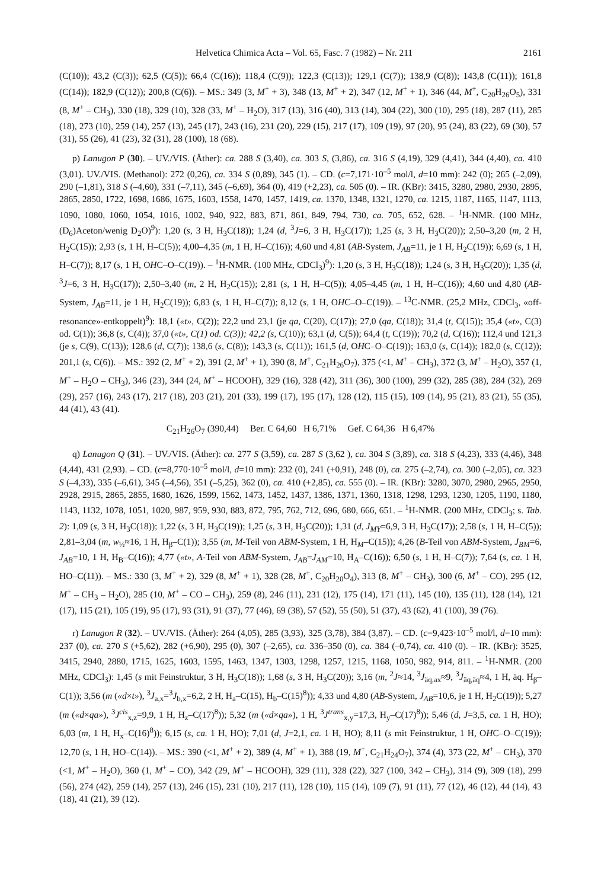Helvetica Chimica Acta – Vol. 65, Fasc. 7 (1982) – Nr. 211 2161
(C(10)); 43,2 (C(3)); 62,5 (C(5)); 66,4 (C(16)); 118,4 (C(9)); 122,3 (C(13)); 129,1 (C(7)); 138,9 (C(8)); 143,8 (C(11)); 161,8 (C(14)); 182,9 (C(12)); 200,8 (C(6)). – MS.: 349 (3, M<sup>+</sup> + 3), 348 (13, M<sup>+</sup> + 2), 347 (12, M<sup>+</sup> + 1), 346 (44, M<sup>+</sup>, C<sub>20</sub>H<sub>26</sub>O<sub>5</sub>), 331 (8, M<sup>+</sup> – CH<sub>3</sub>), 330 (18), 329 (10), 328 (33, M<sup>+</sup> – H<sub>2</sub>O), 317 (13), 316 (40), 313 (14), 304 (22), 300 (10), 295 (18), 287 (11), 285 (18), 273 (10), 259 (14), 257 (13), 245 (17), 243 (16), 231 (20), 229 (15), 217 (17), 109 (19), 97 (20), 95 (24), 83 (22), 69 (30), 57 (31), 55 (26), 41 (23), 32 (31), 28 (100), 18 (68).
p) Lanugon P (30). – UV./VIS. (Äther): ca. 288 S (3,40), ca. 303 S, (3,86), ca. 316 S (4,19), 329 (4,41), 344 (4,40), ca. 410 (3,01). UV./VIS. (Methanol): 272 (0,26), ca. 334 S (0,89), 345 (1). – CD. (c=7,171·10<sup>–5</sup> mol/l, d=10 mm): 242 (0); 265 (–2,09), 290 (–1,81), 318 S (–4,60), 331 (–7,11), 345 (–6,69), 364 (0), 419 (+2,23), ca. 505 (0). – IR. (KBr): 3415, 3280, 2980, 2930, 2895, 2865, 2850, 1722, 1698, 1686, 1675, 1603, 1558, 1470, 1457, 1419, ca. 1370, 1348, 1321, 1270, ca. 1215, 1187, 1165, 1147, 1113, 1090, 1080, 1060, 1054, 1016, 1002, 940, 922, 883, 871, 861, 849, 794, 730, ca. 705, 652, 628. – <sup>1</sup>H-NMR. (100 MHz, (D<sub>6</sub>)Aceton/wenig D<sub>2</sub>O)<sup>9</sup>): 1,20 (s, 3 H, H<sub>3</sub>C(18)); 1,24 (d, <sup>3</sup>J=6, 3 H, H<sub>3</sub>C(17)); 1,25 (s, 3 H, H<sub>3</sub>C(20)); 2,50–3,20 (m, 2 H, H<sub>2</sub>C(15)); 2,93 (s, 1 H, H–C(5)); 4,00–4,35 (m, 1 H, H–C(16)); 4,60 und 4,81 (AB-System, J<sub>AB</sub>=11, je 1 H, H<sub>2</sub>C(19)); 6,69 (s, 1 H, H–C(7)); 8,17 (s, 1 H, OHC–O–C(19)). – <sup>1</sup>H-NMR. (100 MHz, CDCl<sub>3</sub>)<sup>9</sup>): 1,20 (s, 3 H, H<sub>3</sub>C(18)); 1,24 (s, 3 H, H<sub>3</sub>C(20)); 1,35 (d, <sup>3</sup>J=6, 3 H, H<sub>3</sub>C(17)); 2,50–3,40 (m, 2 H, H<sub>2</sub>C(15)); 2,81 (s, 1 H, H–C(5)); 4,05–4,45 (m, 1 H, H–C(16)); 4,60 und 4,80 (AB-System, J<sub>AB</sub>=11, je 1 H, H<sub>2</sub>C(19)); 6,83 (s, 1 H, H–C(7)); 8,12 (s, 1 H, OHC–O–C(19)). – <sup>13</sup>C-NMR. (25,2 MHz, CDCl<sub>3</sub>, «off-resonance»-entkoppelt)<sup>9</sup>): 18,1 («t», C(2)); 22,2 und 23,1 (je qa, C(20), C(17)); 27,0 (qa, C(18)); 31,4 (t, C(15)); 35,4 («t», C(3) od. C(1)); 36,8 (s, C(4)); 37,0 («t», C(1) od. C(3)); 42,2 (s, C(10)); 63,1 (d, C(5)); 64,4 (t, C(19)); 70,2 (d, C(16)); 112,4 und 121,3 (je s, C(9), C(13)); 128,6 (d, C(7)); 138,6 (s, C(8)); 143,3 (s, C(11)); 161,5 (d, OHC–O–C(19)); 163,0 (s, C(14)); 182,0 (s, C(12)); 201,1 (s, C(6)). – MS.: 392 (2, M<sup>+</sup> + 2), 391 (2, M<sup>+</sup> + 1), 390 (8, M<sup>+</sup>, C<sub>21</sub>H<sub>26</sub>O<sub>7</sub>), 375 (<1, M<sup>+</sup> – CH<sub>3</sub>), 372 (3, M<sup>+</sup> – H<sub>2</sub>O), 357 (1, M<sup>+</sup> – H<sub>2</sub>O – CH<sub>3</sub>), 346 (23), 344 (24, M<sup>+</sup> – HCOOH), 329 (16), 328 (42), 311 (36), 300 (100), 299 (32), 285 (38), 284 (32), 269 (29), 257 (16), 243 (17), 217 (18), 203 (21), 201 (33), 199 (17), 195 (17), 128 (12), 115 (15), 109 (14), 95 (21), 83 (21), 55 (35), 44 (41), 43 (41).
C<sub>21</sub>H<sub>26</sub>O<sub>7</sub> (390,44) Ber. C 64,60 H 6,71% Gef. C 64,36 H 6,47%
q) Lanugon Q (31). – UV./VIS. (Äther): ca. 277 S (3,59), ca. 287 S (3,62 ), ca. 304 S (3,89), ca. 318 S (4,23), 333 (4,46), 348 (4,44), 431 (2,93). – CD. (c=8,770·10<sup>–5</sup> mol/l, d=10 mm): 232 (0), 241 (+0,91), 248 (0), ca. 275 (–2,74), ca. 300 (–2,05), ca. 323 S (–4,33), 335 (–6,61), 345 (–4,56), 351 (–5,25), 362 (0), ca. 410 (+2,85), ca. 555 (0). – IR. (KBr): 3280, 3070, 2980, 2965, 2950, 2928, 2915, 2865, 2855, 1680, 1626, 1599, 1562, 1473, 1452, 1437, 1386, 1371, 1360, 1318, 1298, 1293, 1230, 1205, 1190, 1180, 1143, 1132, 1078, 1051, 1020, 987, 959, 930, 883, 872, 795, 762, 712, 696, 680, 666, 651. – <sup>1</sup>H-NMR. (200 MHz, CDCl<sub>3</sub>; s. Tab. 2): 1,09 (s, 3 H, H<sub>3</sub>C(18)); 1,22 (s, 3 H, H<sub>3</sub>C(19)); 1,25 (s, 3 H, H<sub>3</sub>C(20)); 1,31 (d, J<sub>MY</sub>=6,9, 3 H, H<sub>3</sub>C(17)); 2,58 (s, 1 H, H–C(5)); 2,81–3,04 (m, w<sub>½</sub>≈16, 1 H, H<sub>β</sub>–C(1)); 3,55 (m, M-Teil von ABM-System, 1 H, H<sub>M</sub>–C(15)); 4,26 (B-Teil von ABM-System, J<sub>BM</sub>=6, J<sub>AB</sub>=10, 1 H, H<sub>B</sub>–C(16)); 4,77 («t», A-Teil von ABM-System, J<sub>AB</sub>=J<sub>AM</sub>=10, H<sub>A</sub>–C(16)); 6,50 (s, 1 H, H–C(7)); 7,64 (s, ca. 1 H, HO–C(11)). – MS.: 330 (3, M<sup>+</sup> + 2), 329 (8, M<sup>+</sup> + 1), 328 (28, M<sup>+</sup>, C<sub>20</sub>H<sub>20</sub>O<sub>4</sub>), 313 (8, M<sup>+</sup> – CH<sub>3</sub>), 300 (6, M<sup>+</sup> – CO), 295 (12, M<sup>+</sup> – CH<sub>3</sub> – H<sub>2</sub>O), 285 (10, M<sup>+</sup> – CO – CH<sub>3</sub>), 259 (8), 246 (11), 231 (12), 175 (14), 171 (11), 145 (10), 135 (11), 128 (14), 121 (17), 115 (21), 105 (19), 95 (17), 93 (31), 91 (37), 77 (46), 69 (38), 57 (52), 55 (50), 51 (37), 43 (62), 41 (100), 39 (76).
r) Lanugon R (32). – UV./VIS. (Äther): 264 (4,05), 285 (3,93), 325 (3,78), 384 (3,87). – CD. (c=9,423·10<sup>–5</sup> mol/l, d=10 mm): 237 (0), ca. 270 S (+5,62), 282 (+6,90), 295 (0), 307 (–2,65), ca. 336–350 (0), ca. 384 (–0,74), ca. 410 (0). – IR. (KBr): 3525, 3415, 2940, 2880, 1715, 1625, 1603, 1595, 1463, 1347, 1303, 1298, 1257, 1215, 1168, 1050, 982, 914, 811. – <sup>1</sup>H-NMR. (200 MHz, CDCl<sub>3</sub>): 1,45 (s mit Feinstruktur, 3 H, H<sub>3</sub>C(18)); 1,68 (s, 3 H, H<sub>3</sub>C(20)); 3,16 (m, <sup>2</sup>J≈14, <sup>3</sup>J<sub>äq,ax</sub>≈9, <sup>3</sup>J<sub>äq,äq</sub>≈4, 1 H, äq. H<sub>β</sub>–C(1)); 3,56 (m («d×t»), <sup>3</sup>J<sub>a,x</sub>=<sup>3</sup>J<sub>b,x</sub>=6,2, 2 H, H<sub>a</sub>–C(15), H<sub>b</sub>–C(15)<sup>8</sup>)); 4,33 und 4,80 (AB-System, J<sub>AB</sub>=10,6, je 1 H, H<sub>2</sub>C(19)); 5,27 (m («d×qa»), <sup>3</sup>J<sup>cis</sup><sub>x,z</sub>=9,9, 1 H, H<sub>z</sub>–C(17)<sup>8</sup>)); 5,32 (m («d×qa»), 1 H, <sup>3</sup>J<sup>trans</sup><sub>x,y</sub>=17,3, H<sub>y</sub>–C(17)<sup>8</sup>)); 5,46 (d, J=3,5, ca. 1 H, HO); 6,03 (m, 1 H, H<sub>x</sub>–C(16)<sup>8</sup>)); 6,15 (s, ca. 1 H, HO); 7,01 (d, J=2,1, ca. 1 H, HO); 8,11 (s mit Feinstruktur, 1 H, OHC–O–C(19)); 12,70 (s, 1 H, HO–C(14)). – MS.: 390 (<1, M<sup>+</sup> + 2), 389 (4, M<sup>+</sup> + 1), 388 (19, M<sup>+</sup>, C<sub>21</sub>H<sub>24</sub>O<sub>7</sub>), 374 (4), 373 (22, M<sup>+</sup> – CH<sub>3</sub>), 370 (<1, M<sup>+</sup> – H<sub>2</sub>O), 360 (1, M<sup>+</sup> – CO), 342 (29, M<sup>+</sup> – HCOOH), 329 (11), 328 (22), 327 (100, 342 – CH<sub>3</sub>), 314 (9), 309 (18), 299 (56), 274 (42), 259 (14), 257 (13), 246 (15), 231 (10), 217 (11), 128 (10), 115 (14), 109 (7), 91 (11), 77 (12), 46 (12), 44 (14), 43 (18), 41 (21), 39 (12).